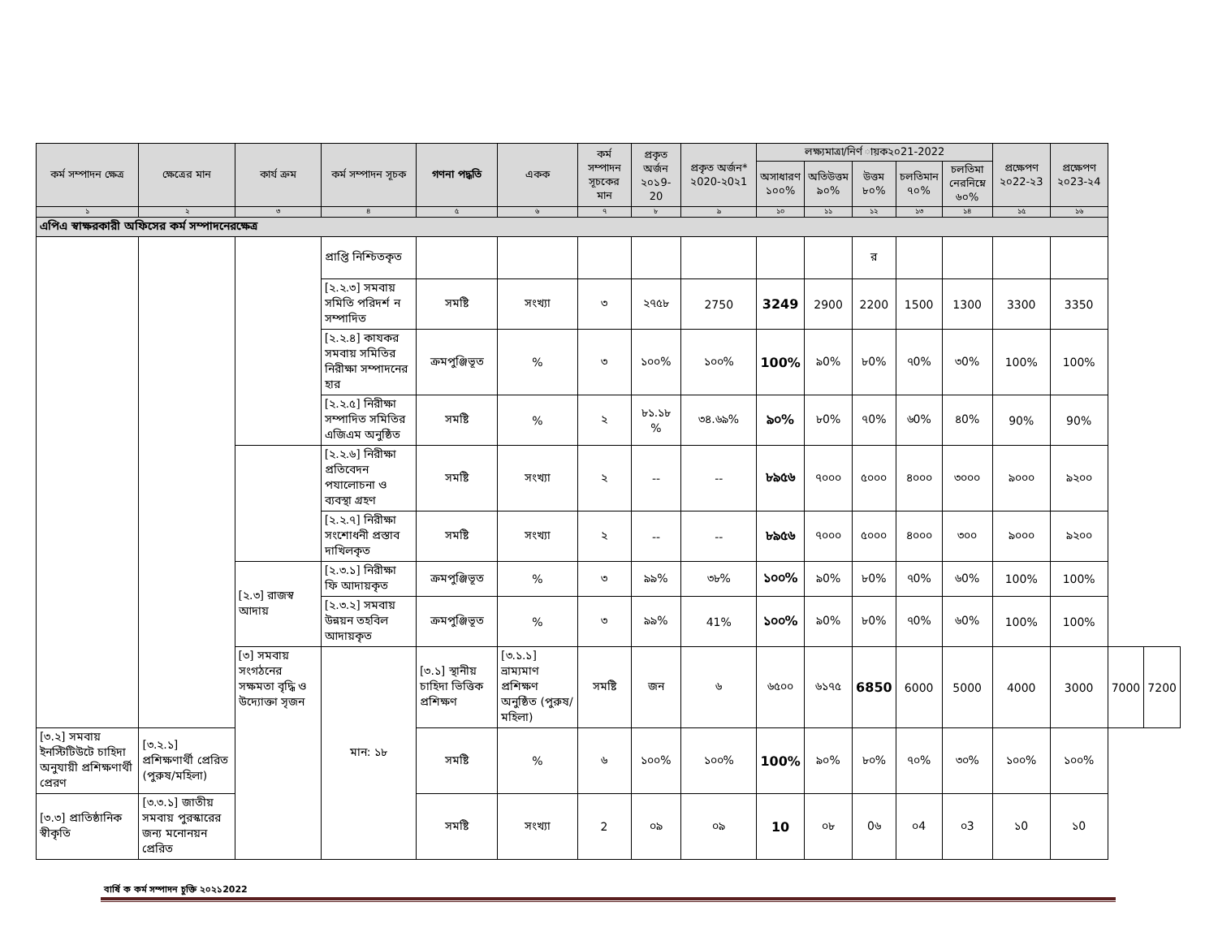| কর্ম সম্পাদন ক্ষেত্র | ক্ষেত্রের মান | কার্য ক্রম | কর্ম সম্পাদন সূচক | গণনা পদ্ধতি | একক | কর্ম সম্পাদন সূচকের মান | প্রকৃত অর্জন ২০১9-20 | প্রকৃত অর্জন* ২020-২0২1 | লক্ষ্যমাত্রা/নির্ণ ায়ক২০21-2022 | | | | | প্রক্ষেপণ ২০22-২3 | প্রক্ষেপণ ২০23-২4 | | |
| --- | --- | --- | --- | --- | --- | --- | --- | --- | --- | --- | --- | --- | --- | --- | --- | --- | --- |
| | | | | | | | | | অসাধারণ ১০০% | অতিউত্তম ৯০% | উত্তম ৮০% | চলতিমান ৭০% | চলতিমা নেরনিম্নে ৬০% | | | | |
| ১ | ২ | ৩ | ৪ | ৫ | ৬ | ৭ | ৮ | ৯ | ১০ | ১১ | ১২ | ১৩ | ১৪ | ১৫ | ১৬ | | |
| এপিএ স্বাক্ষরকারী অফিসের কর্ম সম্পাদনেরক্ষেত্র | | | | | | | | | | | | | | | | | |
| | | | প্রাপ্তি নিশ্চিতকৃত | | | | | | | | র | | | | | | |
| | | | [২.২.৩] সমবায় সমিতি পরিদর্শ ন সম্পাদিত | সমষ্টি | সংখ্যা | ৩ | ২৭৫৮ | 2750 | 3249 | 2900 | 2200 | 1500 | 1300 | 3300 | 3350 | | |
| | | | [২.২.৪] কাযকর সমবায় সমিতির নিরীক্ষা সম্পাদনের হার | ক্রমপুঞ্জিভূত | % | ৩ | ১০০% | ১০০% | 100% | ৯0% | ৮0% | ৭0% | ৩0% | 100% | 100% | | |
| | | | [২.২.৫] নিরীক্ষা সম্পাদিত সমিতির এজিএম অনুষ্ঠিত | সমষ্টি | % | ২ | ৮১.১৮ % | ৩৪.৬৯% | ৯০% | ৮0% | ৭0% | ৬0% | ৪0% | 90% | 90% | | |
| | | | [২.২.৬] নিরীক্ষা প্রতিবেদন পযালোচনা ও ব্যবস্থা গ্রহণ | সমষ্টি | সংখ্যা | ২ | -- | -- | ৮৯৫৬ | ৭০০০ | ৫০০০ | ৪০০০ | ৩০০০ | ৯০০০ | ৯২০০ | | |
| | | | [২.২.৭] নিরীক্ষা সংশোধনী প্রস্তাব দাখিলকৃত | সমষ্টি | সংখ্যা | ২ | -- | -- | ৮৯৫৬ | ৭০০০ | ৫০০০ | ৪০০০ | ৩০০ | ৯০০০ | ৯২০০ | | |
| | | [২.৩] রাজস্ব আদায় | [২.৩.১] নিরীক্ষা ফি আদায়কৃত | ক্রমপুঞ্জিভূত | % | ৩ | ৯৯% | ৩৮% | ১০০% | ৯0% | ৮0% | ৭0% | ৬0% | 100% | 100% | | |
| | | | [২.৩.২] সমবায় উন্নয়ন তহবিল আদায়কৃত | ক্রমপুঞ্জিভূত | % | ৩ | ৯৯% | 41% | ১০০% | ৯0% | ৮0% | ৭0% | ৬0% | 100% | 100% | | |
| | | [৩] সমবায় সংগঠনের সক্ষমতা বৃদ্ধি ও উদ্যোক্তা সৃজন | মান: ১৮ | [৩.১] স্থানীয় চাহিদা ভিত্তিক প্রশিক্ষণ | [৩.১.১] ভ্রাম্যমাণ প্রশিক্ষণ অনুষ্ঠিত (পুরুষ/মহিলা) | সমষ্টি | জন | ৬ | ৬৫০০ | ৬১৭৫ | 6850 | 6000 | 5000 | 4000 | 3000 | 7000 | 7200 |
| [৩.২] সমবায় ইনস্টিটিউটে চাহিদা অনুযায়ী প্রশিক্ষণার্থী প্রেরণ | [৩.২.১] প্রশিক্ষণার্থী প্রেরিত (পুরুষ/মহিলা) | | | সমষ্টি | % | ৬ | ১০০% | ১০০% | 100% | ৯০% | ৮০% | ৭০% | ৩০% | ১০০% | ১০০% | | |
| [৩.৩] প্রাতিষ্ঠানিক স্বীকৃতি | [৩.৩.১] জাতীয় সমবায় পুরস্কারের জন্য মনোনয়ন প্রেরিত | | | সমষ্টি | সংখ্যা | 2 | ০৯ | ০৯ | 10 | ০৮ | 0৬ | ০4 | ০3 | ১0 | ১0 | | |
বার্ষি ক কর্ম সম্পাদন চুক্তি ২০২১2022